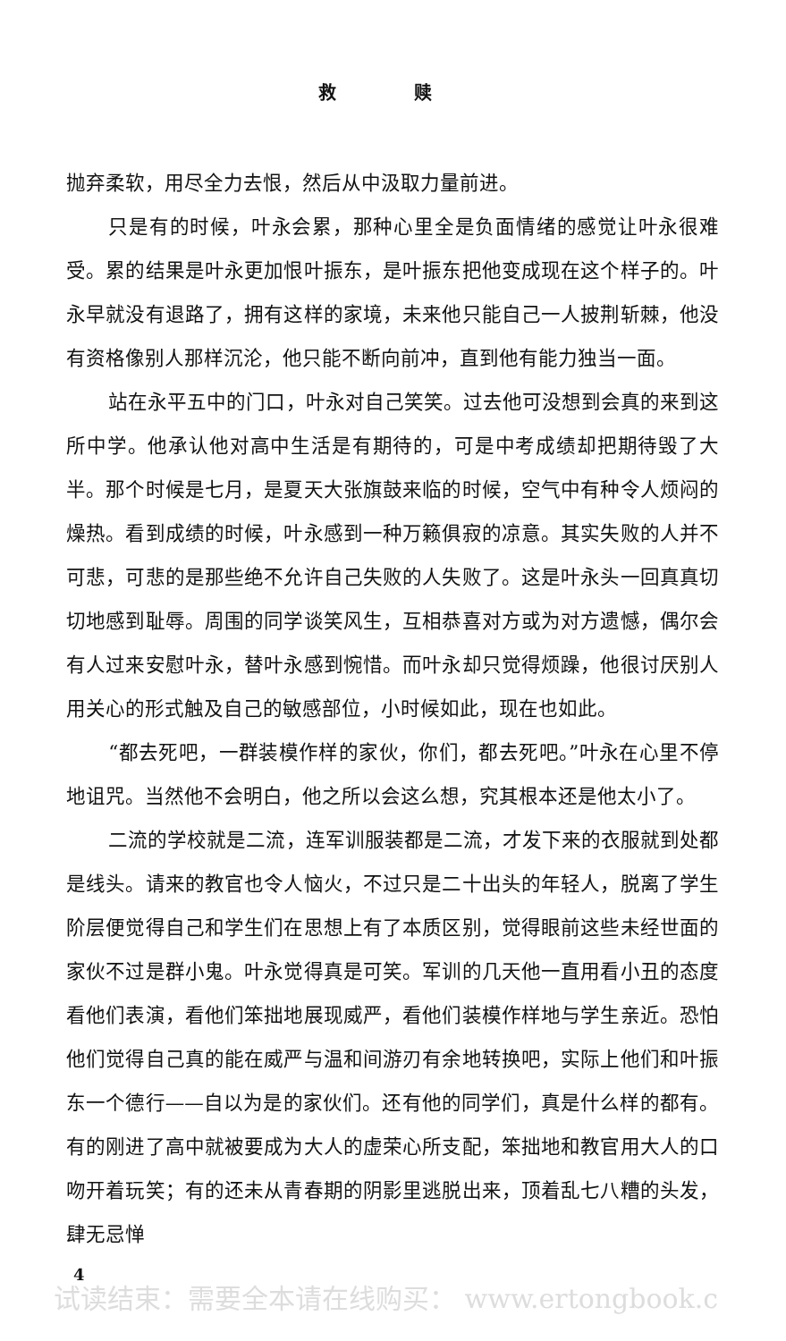救 赎
抛弃柔软，用尽全力去恨，然后从中汲取力量前进。
只是有的时候，叶永会累，那种心里全是负面情绪的感觉让叶永很难受。累的结果是叶永更加恨叶振东，是叶振东把他变成现在这个样子的。叶永早就没有退路了，拥有这样的家境，未来他只能自己一人披荆斩棘，他没有资格像别人那样沉沦，他只能不断向前冲，直到他有能力独当一面。
站在永平五中的门口，叶永对自己笑笑。过去他可没想到会真的来到这所中学。他承认他对高中生活是有期待的，可是中考成绩却把期待毁了大半。那个时候是七月，是夏天大张旗鼓来临的时候，空气中有种令人烦闷的燥热。看到成绩的时候，叶永感到一种万籁俱寂的凉意。其实失败的人并不可悲，可悲的是那些绝不允许自己失败的人失败了。这是叶永头一回真真切切地感到耻辱。周围的同学谈笑风生，互相恭喜对方或为对方遗憾，偶尔会有人过来安慰叶永，替叶永感到惋惜。而叶永却只觉得烦躁，他很讨厌别人用关心的形式触及自己的敏感部位，小时候如此，现在也如此。
“都去死吧，一群装模作样的家伙，你们，都去死吧。”叶永在心里不停地诅咒。当然他不会明白，他之所以会这么想，究其根本还是他太小了。
二流的学校就是二流，连军训服装都是二流，才发下来的衣服就到处都是线头。请来的教官也令人恼火，不过只是二十出头的年轻人，脱离了学生阶层便觉得自己和学生们在思想上有了本质区别，觉得眼前这些未经世面的家伙不过是群小鬼。叶永觉得真是可笑。军训的几天他一直用看小丑的态度看他们表演，看他们笨拙地展现威严，看他们装模作样地与学生亲近。恐怕他们觉得自己真的能在威严与温和间游刃有余地转换吧，实际上他们和叶振东一个德行——自以为是的家伙们。还有他的同学们，真是什么样的都有。有的刚进了高中就被要成为大人的虚荣心所支配，笨拙地和教官用大人的口吻开着玩笑；有的还未从青春期的阴影里逃脱出来，顶着乱七八糟的头发，肆无忌惮
4
试读结束：需要全本请在线购买： www.ertongbook.c